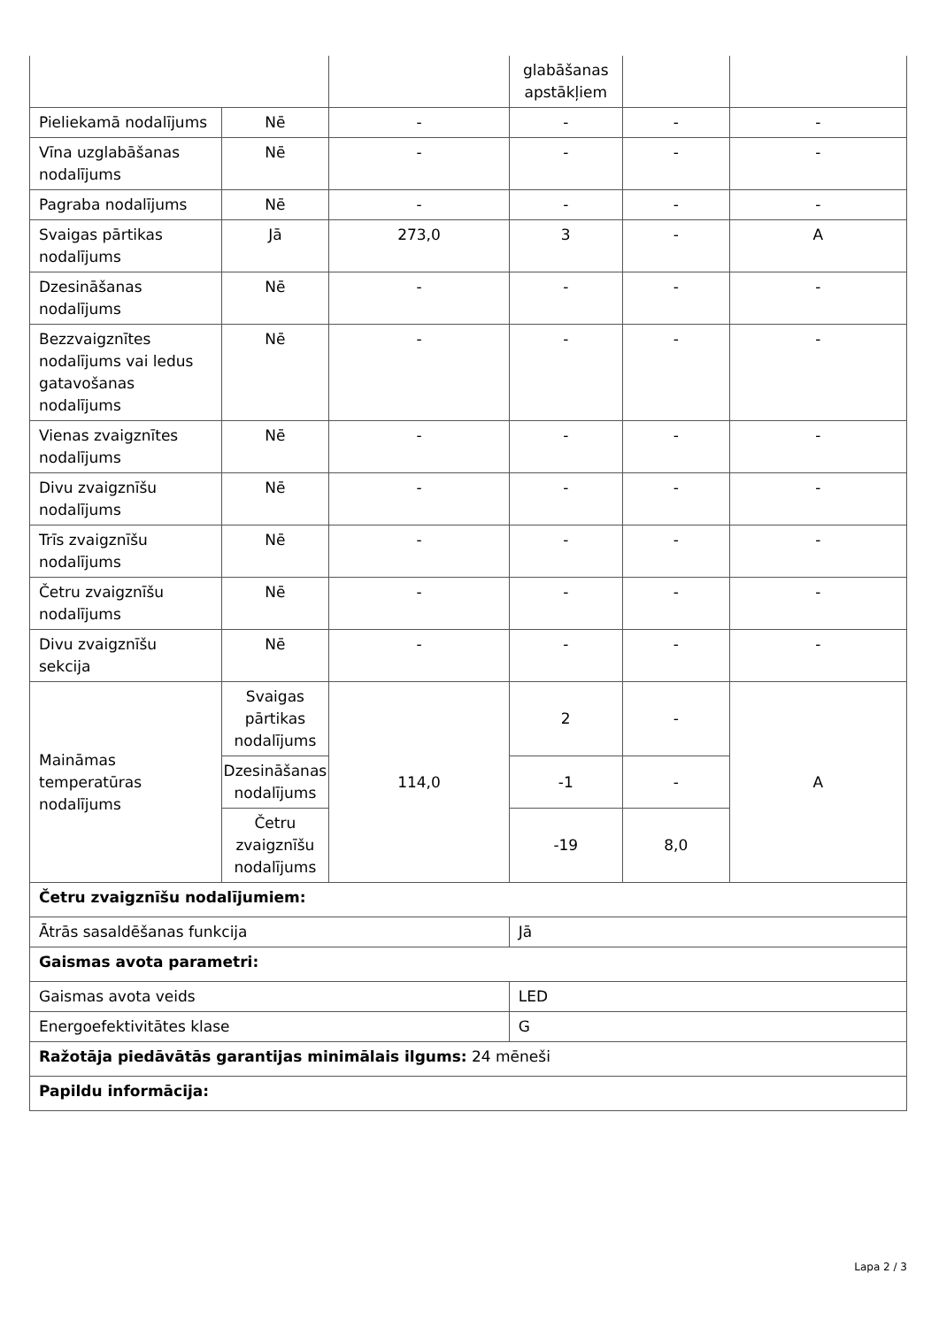| | | | glabāšanas apstākļiem | | |
| Pieliekamā nodalījums | Nē | - | - | - | - |
| Vīna uzglabāšanas nodalījums | Nē | - | - | - | - |
| Pagraba nodalījums | Nē | - | - | - | - |
| Svaigas pārtikas nodalījums | Jā | 273,0 | 3 | - | A |
| Dzesināšanas nodalījums | Nē | - | - | - | - |
| Bezzvaigznītes nodalījums vai ledus gatavošanas nodalījums | Nē | - | - | - | - |
| Vienas zvaigznītes nodalījums | Nē | - | - | - | - |
| Divu zvaigznīšu nodalījums | Nē | - | - | - | - |
| Trīs zvaigznīšu nodalījums | Nē | - | - | - | - |
| Četru zvaigznīšu nodalījums | Nē | - | - | - | - |
| Divu zvaigznīšu sekcija | Nē | - | - | - | - |
| Maināmas temperatūras nodalījums | Svaigas pārtikas nodalījums | 114,0 | 2 | - | A |
| | Dzesināšanas nodalījums | | -1 | - | |
| | Četru zvaigznīšu nodalījums | | -19 | 8,0 | |
| Četru zvaigznīšu nodalījumiem: | | | | | |
| Ātrās sasaldēšanas funkcija | | | Jā | | |
| Gaismas avota parametri: | | | | | |
| Gaismas avota veids | | | LED | | |
| Energoefektivitātes klase | | | G | | |
| Ražotāja piedāvātās garantijas minimālais ilgums: 24 mēneši | | | | | |
| Papildu informācija: | | | | | |
Lapa 2 / 3